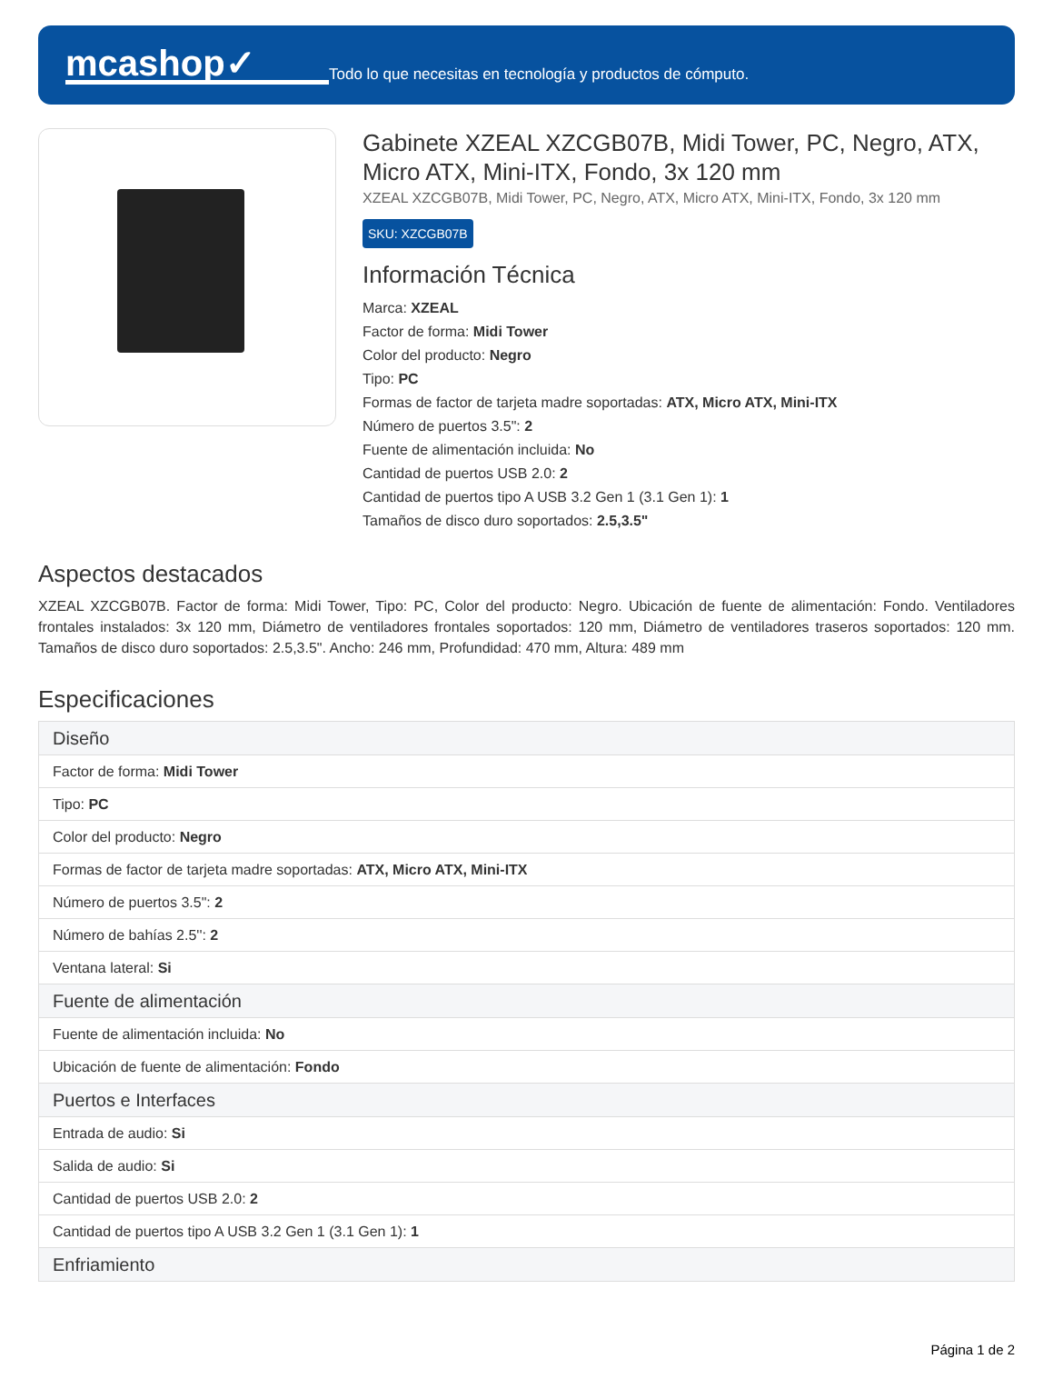mcashop✓
Todo lo que necesitas en tecnología y productos de cómputo.
Gabinete XZEAL XZCGB07B, Midi Tower, PC, Negro, ATX, Micro ATX, Mini-ITX, Fondo, 3x 120 mm
XZEAL XZCGB07B, Midi Tower, PC, Negro, ATX, Micro ATX, Mini-ITX, Fondo, 3x 120 mm
SKU: XZCGB07B
Información Técnica
Marca: XZEAL
Factor de forma: Midi Tower
Color del producto: Negro
Tipo: PC
Formas de factor de tarjeta madre soportadas: ATX, Micro ATX, Mini-ITX
Número de puertos 3.5": 2
Fuente de alimentación incluida: No
Cantidad de puertos USB 2.0: 2
Cantidad de puertos tipo A USB 3.2 Gen 1 (3.1 Gen 1): 1
Tamaños de disco duro soportados: 2.5,3.5"
Aspectos destacados
XZEAL XZCGB07B. Factor de forma: Midi Tower, Tipo: PC, Color del producto: Negro. Ubicación de fuente de alimentación: Fondo. Ventiladores frontales instalados: 3x 120 mm, Diámetro de ventiladores frontales soportados: 120 mm, Diámetro de ventiladores traseros soportados: 120 mm. Tamaños de disco duro soportados: 2.5,3.5". Ancho: 246 mm, Profundidad: 470 mm, Altura: 489 mm
Especificaciones
| Diseño |
| --- |
| Factor de forma: Midi Tower |
| Tipo: PC |
| Color del producto: Negro |
| Formas de factor de tarjeta madre soportadas: ATX, Micro ATX, Mini-ITX |
| Número de puertos 3.5": 2 |
| Número de bahías 2.5'': 2 |
| Ventana lateral: Si |
| Fuente de alimentación |
| Fuente de alimentación incluida: No |
| Ubicación de fuente de alimentación: Fondo |
| Puertos e Interfaces |
| Entrada de audio: Si |
| Salida de audio: Si |
| Cantidad de puertos USB 2.0: 2 |
| Cantidad de puertos tipo A USB 3.2 Gen 1 (3.1 Gen 1): 1 |
| Enfriamiento |
Página 1 de 2